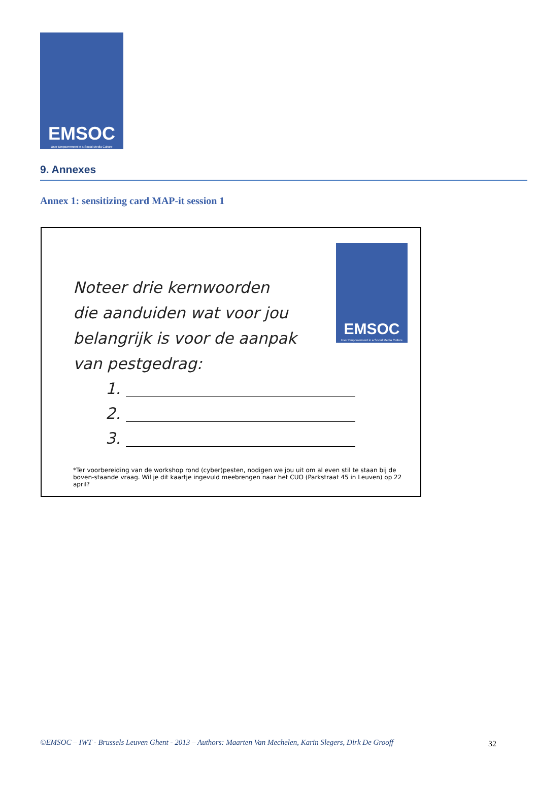EMSOC
User Empowerment in a Social Media Culture
9. Annexes
Annex 1: sensitizing card MAP-it session 1
EMSOC
User Empowerment in a Social Media Culture
Noteer drie kernwoorden
die aanduiden wat voor jou
belangrijk is voor de aanpak
van pestgedrag:
1.
2.
3.
*Ter voorbereiding van de workshop rond (cyber)pesten, nodigen we jou uit om al even stil te staan bij de boven-staande vraag. Wil je dit kaartje ingevuld meebrengen naar het CUO (Parkstraat 45 in Leuven) op 22 april?
©EMSOC – IWT - Brussels Leuven Ghent - 2013 – Authors: Maarten Van Mechelen, Karin Slegers, Dirk De Grooff
32